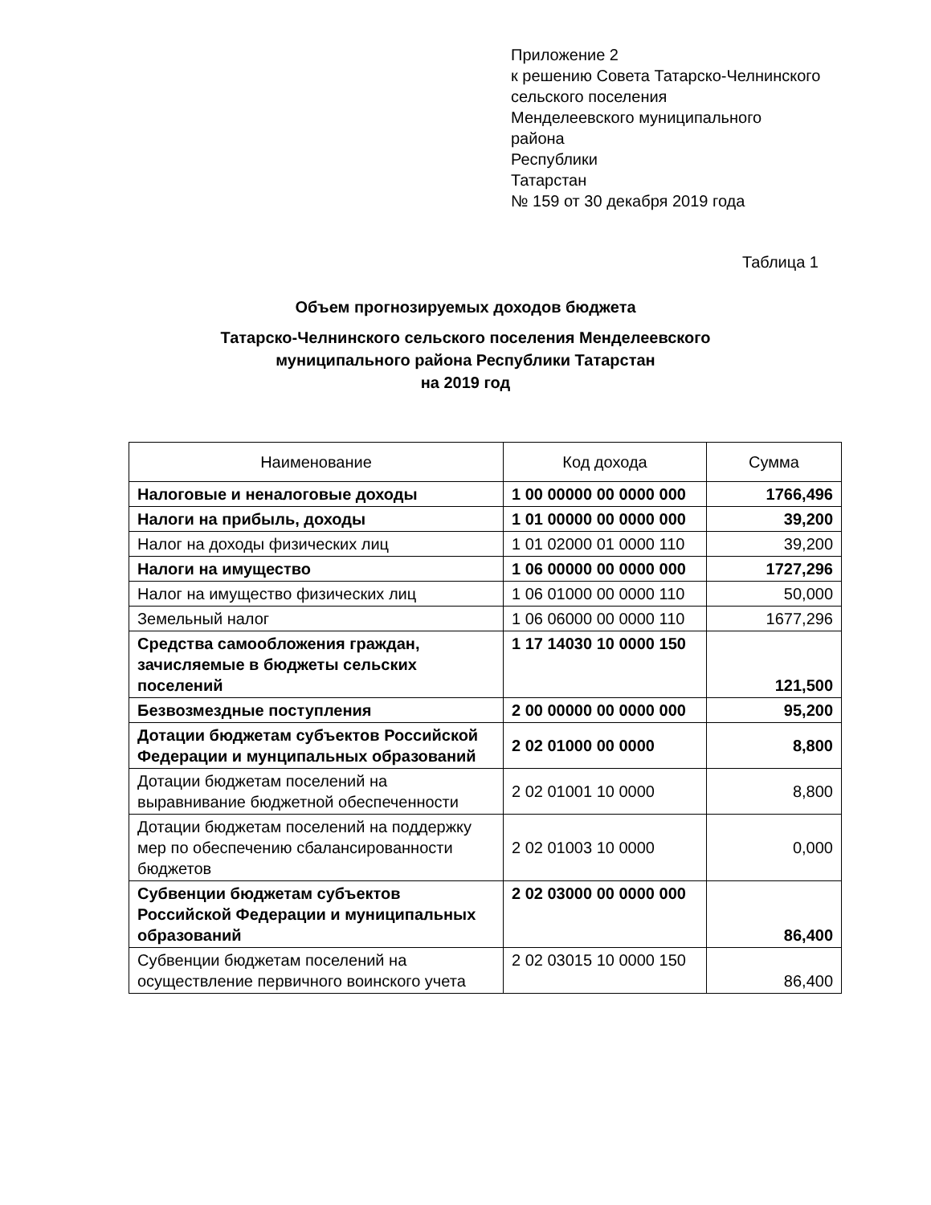Приложение 2
к решению Совета Татарско-Челнинского
сельского поселения
Менделеевского муниципального
района
Республики
Татарстан
№ 159 от 30 декабря 2019 года
Таблица 1
Объем прогнозируемых доходов бюджета
Татарско-Челнинского сельского поселения Менделеевского
муниципального района Республики Татарстан
на 2019 год
| Наименование | Код дохода | Сумма |
| --- | --- | --- |
| Налоговые и неналоговые доходы | 1 00 00000 00 0000 000 | 1766,496 |
| Налоги на прибыль, доходы | 1 01 00000 00 0000 000 | 39,200 |
| Налог на доходы физических лиц | 1 01 02000 01 0000 110 | 39,200 |
| Налоги на имущество | 1 06 00000 00 0000 000 | 1727,296 |
| Налог на имущество физических лиц | 1 06 01000 00 0000 110 | 50,000 |
| Земельный налог | 1 06 06000 00 0000 110 | 1677,296 |
| Средства самообложения граждан, зачисляемые в бюджеты сельских поселений | 1 17 14030 10 0000 150 | 121,500 |
| Безвозмездные поступления | 2 00 00000 00 0000 000 | 95,200 |
| Дотации бюджетам субъектов Российской Федерации и мунципальных образований | 2 02 01000 00 0000 | 8,800 |
| Дотации бюджетам поселений на выравнивание бюджетной обеспеченности | 2 02 01001 10 0000 | 8,800 |
| Дотации бюджетам поселений на поддержку мер по обеспечению сбалансированности бюджетов | 2 02 01003 10 0000 | 0,000 |
| Субвенции бюджетам субъектов Российской Федерации и муниципальных образований | 2 02 03000 00 0000 000 | 86,400 |
| Субвенции бюджетам поселений на осуществление первичного воинского учета | 2 02 03015 10 0000 150 | 86,400 |